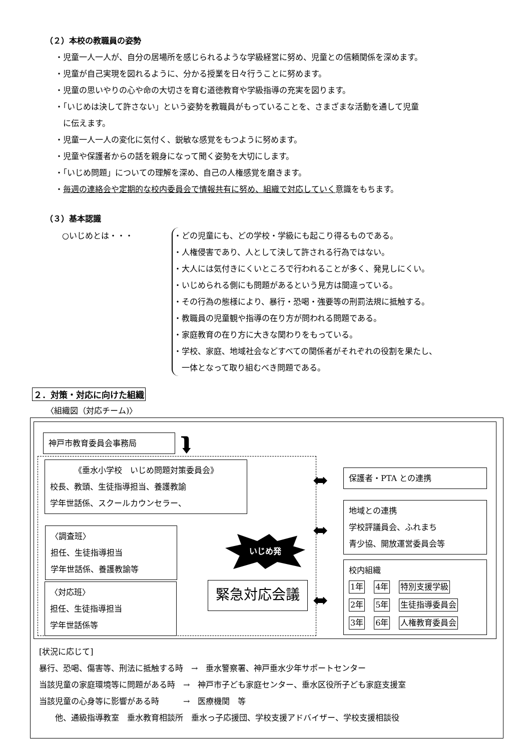（２）本校の教職員の姿勢
・児童一人一人が、自分の居場所を感じられるような学級経営に努め、児童との信頼関係を深めます。
・児童が自己実現を図れるように、分かる授業を日々行うことに努めます。
・児童の思いやりの心や命の大切さを育む道徳教育や学級指導の充実を図ります。
・「いじめは決して許さない」という姿勢を教職員がもっていることを、さまざまな活動を通して児童
　に伝えます。
・児童一人一人の変化に気付く、鋭敏な感覚をもつように努めます。
・児童や保護者からの話を親身になって聞く姿勢を大切にします。
・「いじめ問題」についての理解を深め、自己の人権感覚を磨きます。
・毎週の連絡会や定期的な校内委員会で情報共有に努め、組織で対応していく意識をもちます。
（３）基本認識
○いじめとは・・・
・どの児童にも、どの学校・学級にも起こり得るものである。
・人権侵害であり、人として決して許される行為ではない。
・大人には気付きにくいところで行われることが多く、発見しにくい。
・いじめられる側にも問題があるという見方は間違っている。
・その行為の態様により、暴行・恐喝・強要等の刑罰法規に抵触する。
・教職員の児童観や指導の在り方が問われる問題である。
・家庭教育の在り方に大きな関わりをもっている。
・学校、家庭、地域社会などすべての関係者がそれぞれの役割を果たし、
　一体となって取り組むべき問題である。
２．対策・対応に向けた組織
〈組織図（対応チーム)〉
神戸市教育委員会事務局 ⮯
《垂水小学校　いじめ問題対策委員会》
校長、教頭、生徒指導担当、養護教諭
学年世話係、スクールカウンセラー、
〈調査班〉
担任、生徒指導担当
学年世話係、養護教諭等
〈対応班〉
担任、生徒指導担当
学年世話係等
いじめ発
緊急対応会議
⬌
⬌
⬌
保護者・PTA との連携
地域との連携
学校評議員会、ふれまち
青少協、開放運営委員会等
校内組織
1年 4年 特別支援学級
2年 5年 生徒指導委員会
3年 6年 人権教育委員会
[状況に応じて]
暴行、恐喝、傷害等、刑法に抵触する時　→　垂水警察署、神戸垂水少年サポートセンター
当該児童の家庭環境等に問題がある時　→　神戸市子ども家庭センター、垂水区役所子ども家庭支援室
当該児童の心身等に影響がある時　　　→　医療機関　等
　　他、通級指導教室　垂水教育相談所　垂水っ子応援団、学校支援アドバイザー、学校支援相談役